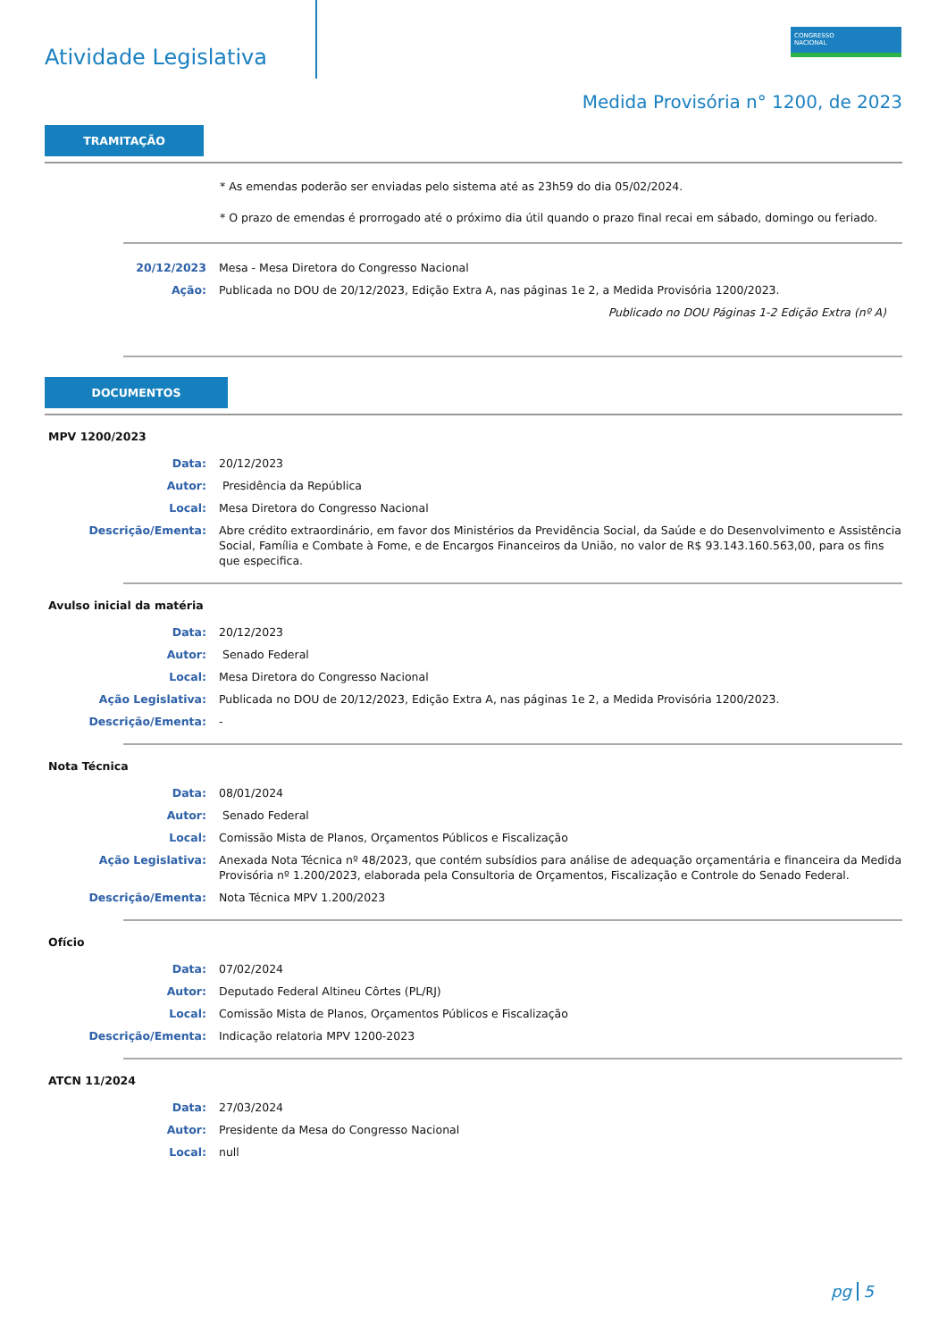Atividade Legislativa
CONGRESSO
NACIONAL
Medida Provisória n° 1200, de 2023
TRAMITAÇÃO
* As emendas poderão ser enviadas pelo sistema até as 23h59 do dia 05/02/2024.
* O prazo de emendas é prorrogado até o próximo dia útil quando o prazo final recai em sábado, domingo ou feriado.
| 20/12/2023 | Mesa - Mesa Diretora do Congresso Nacional |
| Ação: | Publicada no DOU de 20/12/2023, Edição Extra A, nas páginas 1e 2, a Medida Provisória 1200/2023. |
| | Publicado no DOU Páginas 1-2 Edição Extra (nº A) |
DOCUMENTOS
MPV 1200/2023
| Data: | 20/12/2023 |
| Autor: | Presidência da República |
| Local: | Mesa Diretora do Congresso Nacional |
| Descrição/Ementa: | Abre crédito extraordinário, em favor dos Ministérios da Previdência Social, da Saúde e do Desenvolvimento e Assistência Social, Família e Combate à Fome, e de Encargos Financeiros da União, no valor de R$ 93.143.160.563,00, para os fins que especifica. |
Avulso inicial da matéria
| Data: | 20/12/2023 |
| Autor: | Senado Federal |
| Local: | Mesa Diretora do Congresso Nacional |
| Ação Legislativa: | Publicada no DOU de 20/12/2023, Edição Extra A, nas páginas 1e 2, a Medida Provisória 1200/2023. |
| Descrição/Ementa: | - |
Nota Técnica
| Data: | 08/01/2024 |
| Autor: | Senado Federal |
| Local: | Comissão Mista de Planos, Orçamentos Públicos e Fiscalização |
| Ação Legislativa: | Anexada Nota Técnica nº 48/2023, que contém subsídios para análise de adequação orçamentária e financeira da Medida Provisória nº 1.200/2023, elaborada pela Consultoria de Orçamentos, Fiscalização e Controle do Senado Federal. |
| Descrição/Ementa: | Nota Técnica MPV 1.200/2023 |
Ofício
| Data: | 07/02/2024 |
| Autor: | Deputado Federal Altineu Côrtes (PL/RJ) |
| Local: | Comissão Mista de Planos, Orçamentos Públicos e Fiscalização |
| Descrição/Ementa: | Indicação relatoria MPV 1200-2023 |
ATCN 11/2024
| Data: | 27/03/2024 |
| Autor: | Presidente da Mesa do Congresso Nacional |
| Local: | null |
pg 5